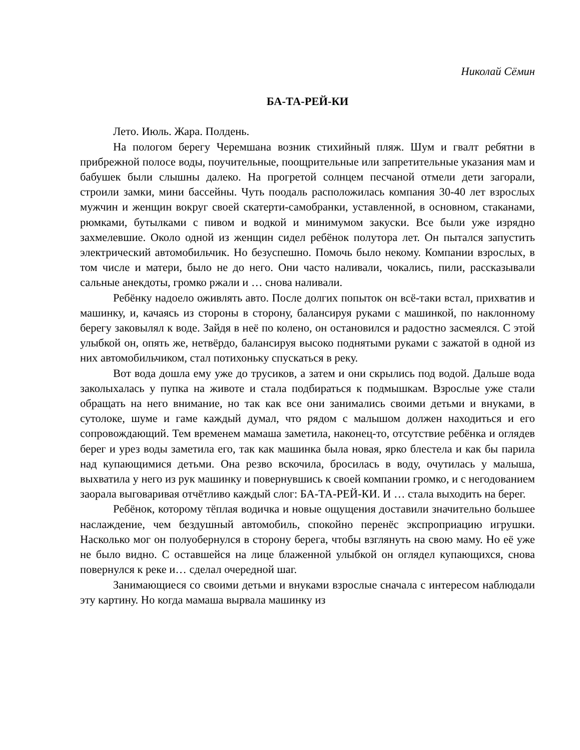Николай Сёмин
БА-ТА-РЕЙ-КИ
Лето. Июль. Жара. Полдень.
На пологом берегу Черемшана возник стихийный пляж. Шум и гвалт ребятни в прибрежной полосе воды, поучительные, поощрительные или запретительные указания мам и бабушек были слышны далеко. На прогретой солнцем песчаной отмели дети загорали, строили замки, мини бассейны. Чуть поодаль расположилась компания 30-40 лет взрослых мужчин и женщин вокруг своей скатерти-самобранки, уставленной, в основном, стаканами, рюмками, бутылками с пивом и водкой и минимумом закуски. Все были уже изрядно захмелевшие. Около одной из женщин сидел ребёнок полутора лет. Он пытался запустить электрический автомобильчик. Но безуспешно. Помочь было некому. Компании взрослых, в том числе и матери, было не до него. Они часто наливали, чокались, пили, рассказывали сальные анекдоты, громко ржали и … снова наливали.
Ребёнку надоело оживлять авто. После долгих попыток он всё-таки встал, прихватив и машинку, и, качаясь из стороны в сторону, балансируя руками с машинкой, по наклонному берегу заковылял к воде. Зайдя в неё по колено, он остановился и радостно засмеялся. С этой улыбкой он, опять же, нетвёрдо, балансируя высоко поднятыми руками с зажатой в одной из них автомобильчиком, стал потихоньку спускаться в реку.
Вот вода дошла ему уже до трусиков, а затем и они скрылись под водой. Дальше вода заколыхалась у пупка на животе и стала подбираться к подмышкам. Взрослые уже стали обращать на него внимание, но так как все они занимались своими детьми и внуками, в сутолоке, шуме и гаме каждый думал, что рядом с малышом должен находиться и его сопровождающий. Тем временем мамаша заметила, наконец-то, отсутствие ребёнка и оглядев берег и урез воды заметила его, так как машинка была новая, ярко блестела и как бы парила над купающимися детьми. Она резво вскочила, бросилась в воду, очутилась у малыша, выхватила у него из рук машинку и повернувшись к своей компании громко, и с негодованием заорала выговаривая отчётливо каждый слог: БА-ТА-РЕЙ-КИ. И … стала выходить на берег.
Ребёнок, которому тёплая водичка и новые ощущения доставили значительно большее наслаждение, чем бездушный автомобиль, спокойно перенёс экспроприацию игрушки. Насколько мог он полуобернулся в сторону берега, чтобы взглянуть на свою маму. Но её уже не было видно. С оставшейся на лице блаженной улыбкой он оглядел купающихся, снова повернулся к реке и… сделал очередной шаг.
Занимающиеся со своими детьми и внуками взрослые сначала с интересом наблюдали эту картину. Но когда мамаша вырвала машинку из